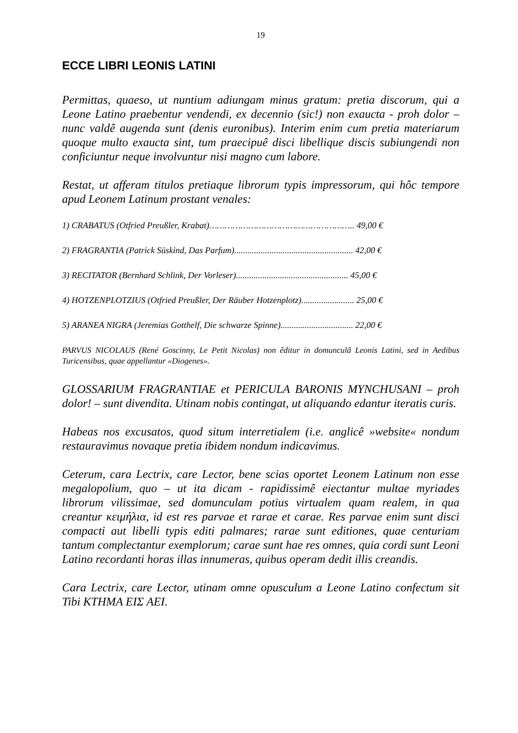19
ECCE LIBRI LEONIS LATINI
Permittas, quaeso, ut nuntium adiungam minus gratum: pretia discorum, qui a Leone Latino praebentur vendendi, ex decennio (sic!) non exaucta - proh dolor – nunc valdê augenda sunt (denis euronibus). Interim enim cum pretia materiarum quoque multo exaucta sint, tum praecipuê disci libellique discis subiungendi non conficiuntur neque involvuntur nisi magno cum labore.
Restat, ut afferam titulos pretiaque librorum typis impressorum, qui hôc tempore apud Leonem Latinum prostant venales:
1) CRABATUS (Otfried Preußler, Krabat)……………………………………………….. 49,00 €
2) FRAGRANTIA (Patrick Süskind, Das Parfum)...................................................... 42,00 €
3) RECITATOR (Bernhard Schlink, Der Vorleser)................................................... 45,00 €
4) HOTZENPLOTZIUS (Otfried Preußler, Der Räuber Hotzenplotz)........................ 25,00 €
5) ARANEA NIGRA (Jeremias Gotthelf, Die schwarze Spinne)................................. 22,00 €
PARVUS NICOLAUS (René Goscinny, Le Petit Nicolas) non êditur in domunculâ Leonis Latini, sed in Aedibus Turicensibus, quae appellantur «Diogenes».
GLOSSARIUM FRAGRANTIAE et PERICULA BARONIS MYNCHUSANI – proh dolor! – sunt divendita. Utinam nobis contingat, ut aliquando edantur iteratis curis.
Habeas nos excusatos, quod situm interretialem (i.e. anglicê »website« nondum restauravimus novaque pretia ibidem nondum indicavimus.
Ceterum, cara Lectrix, care Lector, bene scias oportet Leonem Latinum non esse megalopolium, quo – ut ita dicam - rapidissimê eiectantur multae myriades librorum vilissimae, sed domunculam potius virtualem quam realem, in qua creantur κειμήλια, id est res parvae et rarae et carae. Res parvae enim sunt disci compacti aut libelli typis editi palmares; rarae sunt editiones, quae centuriam tantum complectantur exemplorum; carae sunt hae res omnes, quia cordi sunt Leoni Latino recordanti horas illas innumeras, quibus operam dedit illis creandis.
Cara Lectrix, care Lector, utinam omne opusculum a Leone Latino confectum sit Tibi ΚΤΗΜΑ ΕΙΣ ΑΕΙ.